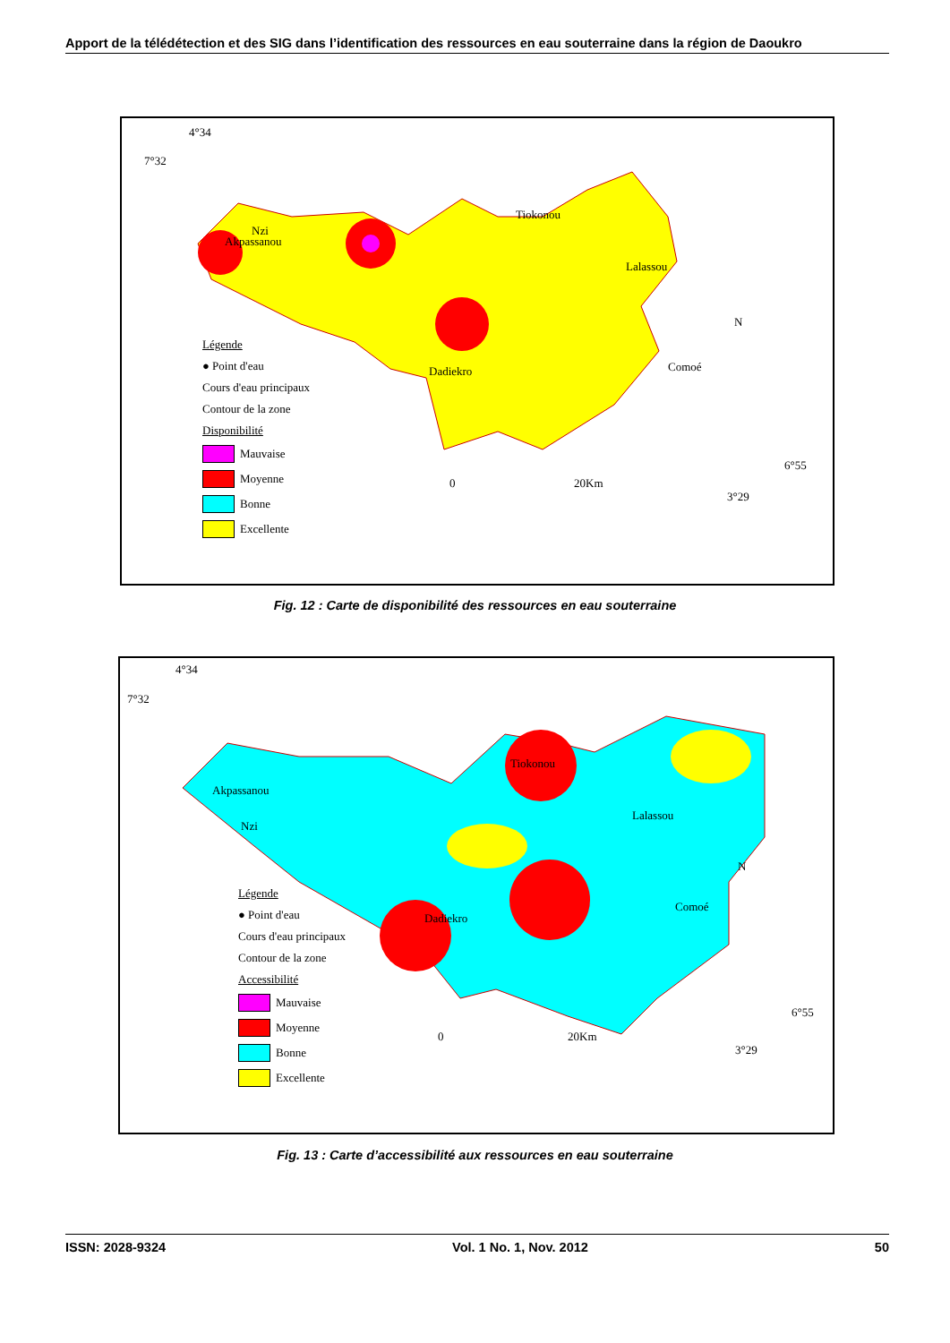Apport de la télédétection et des SIG dans l’identification des ressources en eau souterraine dans la région de Daoukro
4°34
7°32
Akpassanou
Tiokonou
Lalassou
Dadiekro
Nzi
Comoé
N
0 20Km
6°55
3°29
Légende
● Point d'eau
Cours d'eau principaux
Contour de la zone
Disponibilité
Mauvaise
Moyenne
Bonne
Excellente
Fig. 12 : Carte de disponibilité des ressources en eau souterraine
4°34
7°32
Akpassanou
Tiokonou
Lalassou
Dadiekro
Nzi
Comoé
N
0 20Km
6°55
3°29
Légende
● Point d'eau
Cours d'eau principaux
Contour de la zone
Accessibilité
Mauvaise
Moyenne
Bonne
Excellente
Fig. 13 : Carte d’accessibilité aux ressources en eau souterraine
ISSN: 2028-9324 Vol. 1 No. 1, Nov. 2012 50